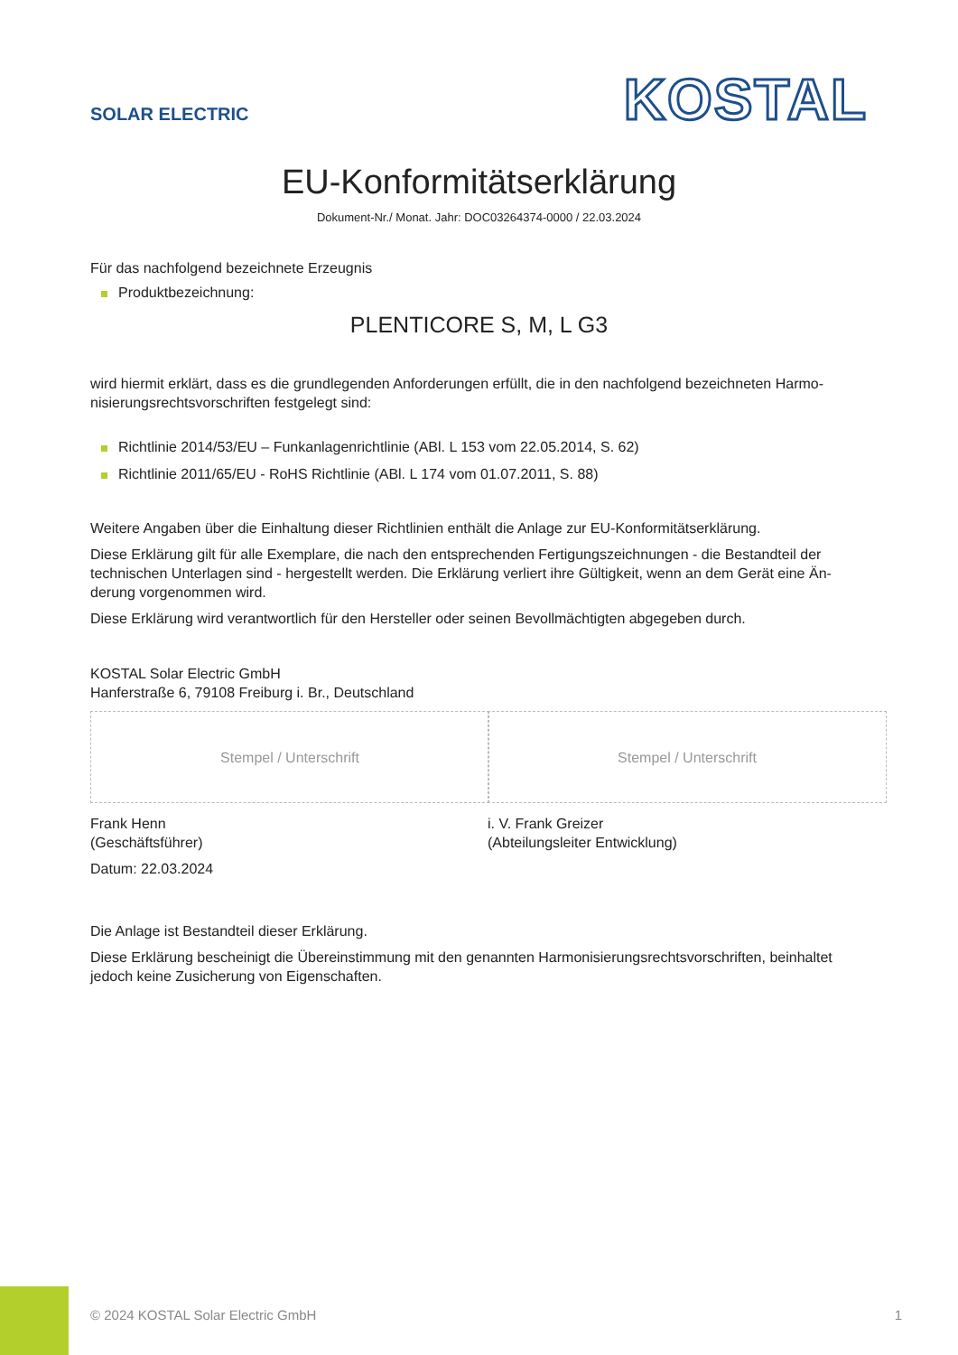SOLAR ELECTRIC
KOSTAL
EU-Konformitätserklärung
Dokument-Nr./ Monat. Jahr: DOC03264374-0000 / 22.03.2024
Für das nachfolgend bezeichnete Erzeugnis
Produktbezeichnung:
PLENTICORE S, M, L G3
wird hiermit erklärt, dass es die grundlegenden Anforderungen erfüllt, die in den nachfolgend bezeichneten Harmo-nisierungsrechtsvorschriften festgelegt sind:
Richtlinie 2014/53/EU – Funkanlagenrichtlinie (ABl. L 153 vom 22.05.2014, S. 62)
Richtlinie 2011/65/EU - RoHS Richtlinie (ABl. L 174 vom 01.07.2011, S. 88)
Weitere Angaben über die Einhaltung dieser Richtlinien enthält die Anlage zur EU-Konformitätserklärung.
Diese Erklärung gilt für alle Exemplare, die nach den entsprechenden Fertigungszeichnungen - die Bestandteil der technischen Unterlagen sind - hergestellt werden. Die Erklärung verliert ihre Gültigkeit, wenn an dem Gerät eine Än-derung vorgenommen wird.
Diese Erklärung wird verantwortlich für den Hersteller oder seinen Bevollmächtigten abgegeben durch.
KOSTAL Solar Electric GmbH
Hanferstraße 6, 79108 Freiburg i. Br., Deutschland
Stempel / Unterschrift
Frank Henn
(Geschäftsführer)
Datum: 22.03.2024
Stempel / Unterschrift
i. V. Frank Greizer
(Abteilungsleiter Entwicklung)
Die Anlage ist Bestandteil dieser Erklärung.
Diese Erklärung bescheinigt die Übereinstimmung mit den genannten Harmonisierungsrechtsvorschriften, beinhaltet jedoch keine Zusicherung von Eigenschaften.
© 2024 KOSTAL Solar Electric GmbH 1